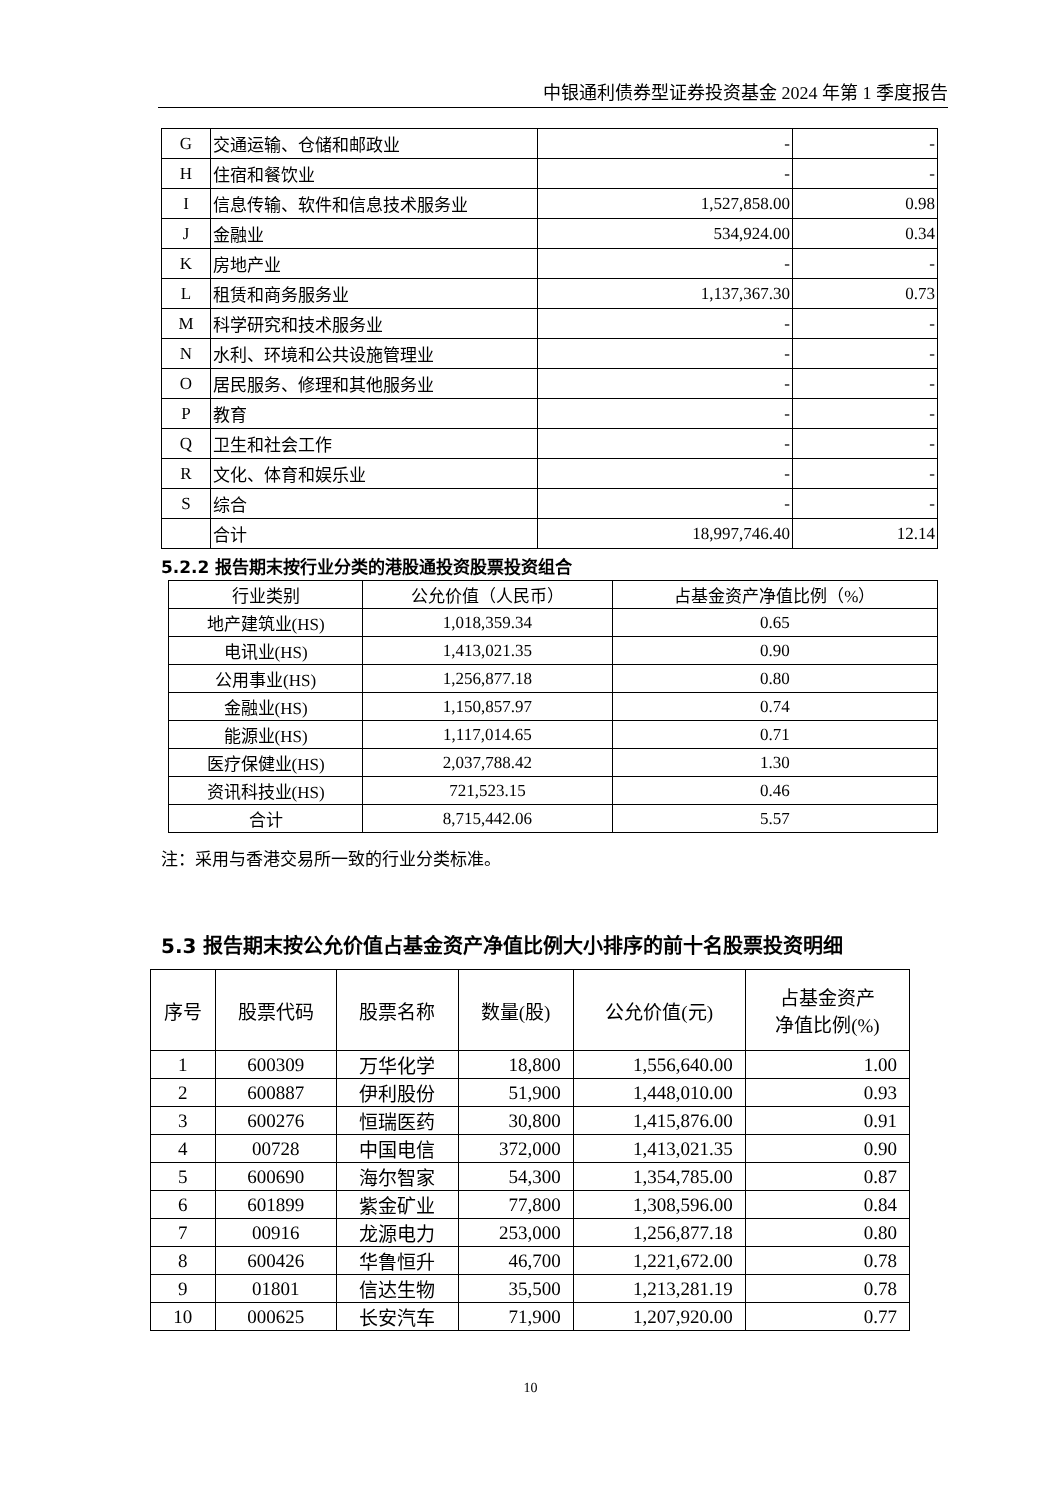中银通利债券型证券投资基金 2024 年第 1 季度报告
| G | 交通运输、仓储和邮政业 | - | - |
| H | 住宿和餐饮业 | - | - |
| I | 信息传输、软件和信息技术服务业 | 1,527,858.00 | 0.98 |
| J | 金融业 | 534,924.00 | 0.34 |
| K | 房地产业 | - | - |
| L | 租赁和商务服务业 | 1,137,367.30 | 0.73 |
| M | 科学研究和技术服务业 | - | - |
| N | 水利、环境和公共设施管理业 | - | - |
| O | 居民服务、修理和其他服务业 | - | - |
| P | 教育 | - | - |
| Q | 卫生和社会工作 | - | - |
| R | 文化、体育和娱乐业 | - | - |
| S | 综合 | - | - |
| | 合计 | 18,997,746.40 | 12.14 |
5.2.2 报告期末按行业分类的港股通投资股票投资组合
| 行业类别 | 公允价值（人民币） | 占基金资产净值比例（%） |
| --- | --- | --- |
| 地产建筑业(HS) | 1,018,359.34 | 0.65 |
| 电讯业(HS) | 1,413,021.35 | 0.90 |
| 公用事业(HS) | 1,256,877.18 | 0.80 |
| 金融业(HS) | 1,150,857.97 | 0.74 |
| 能源业(HS) | 1,117,014.65 | 0.71 |
| 医疗保健业(HS) | 2,037,788.42 | 1.30 |
| 资讯科技业(HS) | 721,523.15 | 0.46 |
| 合计 | 8,715,442.06 | 5.57 |
注：采用与香港交易所一致的行业分类标准。
5.3 报告期末按公允价值占基金资产净值比例大小排序的前十名股票投资明细
| 序号 | 股票代码 | 股票名称 | 数量(股) | 公允价值(元) | 占基金资产 净值比例(%) |
| --- | --- | --- | --- | --- | --- |
| 1 | 600309 | 万华化学 | 18,800 | 1,556,640.00 | 1.00 |
| 2 | 600887 | 伊利股份 | 51,900 | 1,448,010.00 | 0.93 |
| 3 | 600276 | 恒瑞医药 | 30,800 | 1,415,876.00 | 0.91 |
| 4 | 00728 | 中国电信 | 372,000 | 1,413,021.35 | 0.90 |
| 5 | 600690 | 海尔智家 | 54,300 | 1,354,785.00 | 0.87 |
| 6 | 601899 | 紫金矿业 | 77,800 | 1,308,596.00 | 0.84 |
| 7 | 00916 | 龙源电力 | 253,000 | 1,256,877.18 | 0.80 |
| 8 | 600426 | 华鲁恒升 | 46,700 | 1,221,672.00 | 0.78 |
| 9 | 01801 | 信达生物 | 35,500 | 1,213,281.19 | 0.78 |
| 10 | 000625 | 长安汽车 | 71,900 | 1,207,920.00 | 0.77 |
10